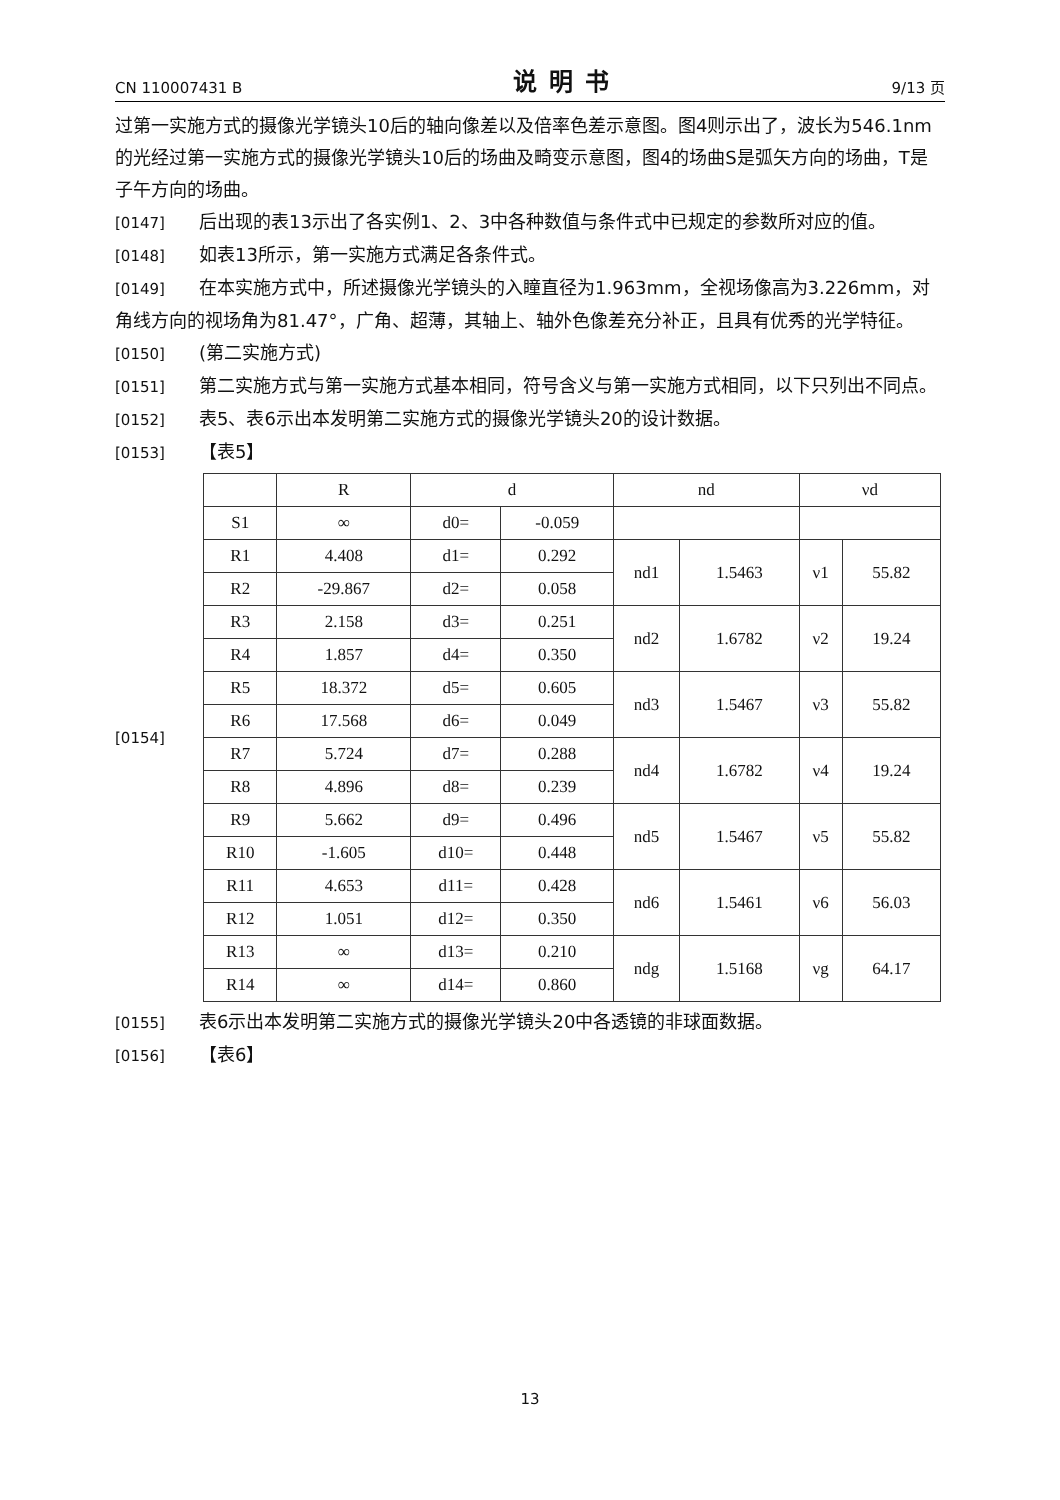CN 110007431 B 说明书 9/13 页
过第一实施方式的摄像光学镜头10后的轴向像差以及倍率色差示意图。图4则示出了，波长为546.1nm的光经过第一实施方式的摄像光学镜头10后的场曲及畸变示意图，图4的场曲S是弧矢方向的场曲，T是子午方向的场曲。
[0147] 后出现的表13示出了各实例1、2、3中各种数值与条件式中已规定的参数所对应的值。
[0148] 如表13所示，第一实施方式满足各条件式。
[0149] 在本实施方式中，所述摄像光学镜头的入瞳直径为1.963mm，全视场像高为3.226mm，对角线方向的视场角为81.47°，广角、超薄，其轴上、轴外色像差充分补正，且具有优秀的光学特征。
[0150] (第二实施方式)
[0151] 第二实施方式与第一实施方式基本相同，符号含义与第一实施方式相同，以下只列出不同点。
[0152] 表5、表6示出本发明第二实施方式的摄像光学镜头20的设计数据。
[0153] 【表5】
[0154]
| | R | d | | nd | | νd | |
| --- | --- | --- | --- | --- | --- | --- | --- |
| S1 | ∞ | d0= | -0.059 | | | | |
| R1 | 4.408 | d1= | 0.292 | nd1 | 1.5463 | ν1 | 55.82 |
| R2 | -29.867 | d2= | 0.058 | | | | |
| R3 | 2.158 | d3= | 0.251 | nd2 | 1.6782 | ν2 | 19.24 |
| R4 | 1.857 | d4= | 0.350 | | | | |
| R5 | 18.372 | d5= | 0.605 | nd3 | 1.5467 | ν3 | 55.82 |
| R6 | 17.568 | d6= | 0.049 | | | | |
| R7 | 5.724 | d7= | 0.288 | nd4 | 1.6782 | ν4 | 19.24 |
| R8 | 4.896 | d8= | 0.239 | | | | |
| R9 | 5.662 | d9= | 0.496 | nd5 | 1.5467 | ν5 | 55.82 |
| R10 | -1.605 | d10= | 0.448 | | | | |
| R11 | 4.653 | d11= | 0.428 | nd6 | 1.5461 | ν6 | 56.03 |
| R12 | 1.051 | d12= | 0.350 | | | | |
| R13 | ∞ | d13= | 0.210 | ndg | 1.5168 | νg | 64.17 |
| R14 | ∞ | d14= | 0.860 | | | | |
[0155] 表6示出本发明第二实施方式的摄像光学镜头20中各透镜的非球面数据。
[0156] 【表6】
13